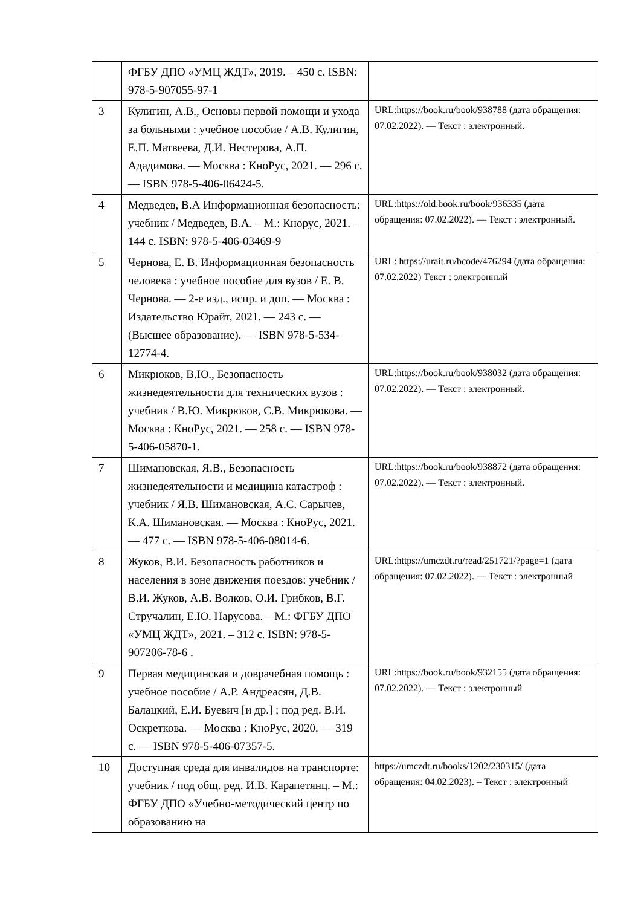| | ФГБУ ДПО «УМЦ ЖДТ», 2019. – 450 с. ISBN: 978-5-907055-97-1 | |
| 3 | Кулигин, А.В., Основы первой помощи и ухода за больными : учебное пособие / А.В. Кулигин, Е.П. Матвеева, Д.И. Нестерова, А.П. Ададимова. — Москва : КноРус, 2021. — 296 с. — ISBN 978-5-406-06424-5. | URL:https://book.ru/book/938788 (дата обращения: 07.02.2022). — Текст : электронный. |
| 4 | Медведев, В.А Информационная безопасность: учебник / Медведев, В.А. – М.: Кнорус, 2021. – 144 с. ISBN: 978-5-406-03469-9 | URL:https://old.book.ru/book/936335 (дата обращения: 07.02.2022). — Текст : электронный. |
| 5 | Чернова, Е. В. Информационная безопасность человека : учебное пособие для вузов / Е. В. Чернова. — 2-е изд., испр. и доп. — Москва : Издательство Юрайт, 2021. — 243 с. — (Высшее образование). — ISBN 978-5-534-12774-4. | URL: https://urait.ru/bcode/476294 (дата обращения: 07.02.2022) Текст : электронный |
| 6 | Микрюков, В.Ю., Безопасность жизнедеятельности для технических вузов : учебник / В.Ю. Микрюков, С.В. Микрюкова. — Москва : КноРус, 2021. — 258 с. — ISBN 978-5-406-05870-1. | URL:https://book.ru/book/938032 (дата обращения: 07.02.2022). — Текст : электронный. |
| 7 | Шимановская, Я.В., Безопасность жизнедеятельности и медицина катастроф : учебник / Я.В. Шимановская, А.С. Сарычев, К.А. Шимановская. — Москва : КноРус, 2021. — 477 с. — ISBN 978-5-406-08014-6. | URL:https://book.ru/book/938872 (дата обращения: 07.02.2022). — Текст : электронный. |
| 8 | Жуков, В.И. Безопасность работников и населения в зоне движения поездов: учебник / В.И. Жуков, А.В. Волков, О.И. Грибков, В.Г. Стручалин, Е.Ю. Нарусова. – М.: ФГБУ ДПО «УМЦ ЖДТ», 2021. – 312 с. ISBN: 978-5-907206-78-6 . | URL:https://umczdt.ru/read/251721/?page=1 (дата обращения: 07.02.2022). — Текст : электронный |
| 9 | Первая медицинская и доврачебная помощь : учебное пособие / А.Р. Андреасян, Д.В. Балацкий, Е.И. Буевич [и др.] ; под ред. В.И. Оскреткова. — Москва : КноРус, 2020. — 319 с. — ISBN 978-5-406-07357-5. | URL:https://book.ru/book/932155 (дата обращения: 07.02.2022). — Текст : электронный |
| 10 | Доступная среда для инвалидов на транспорте: учебник / под общ. ред. И.В. Карапетянц. – М.: ФГБУ ДПО «Учебно-методический центр по образованию на | https://umczdt.ru/books/1202/230315/ (дата обращения: 04.02.2023). – Текст : электронный |